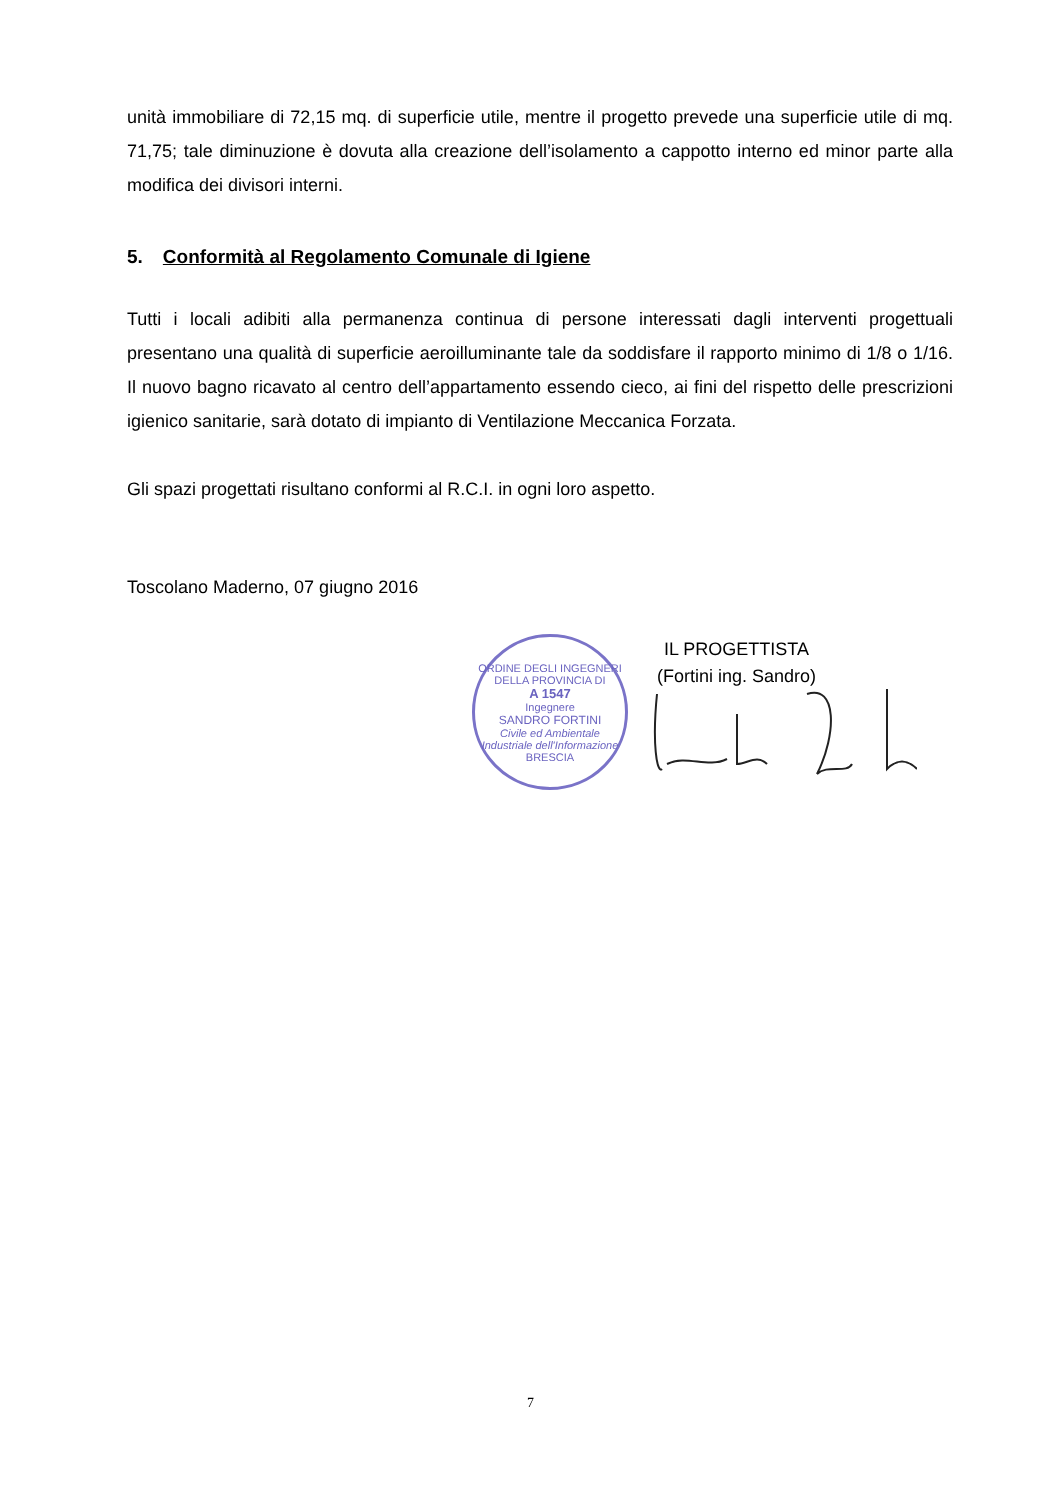unità immobiliare di 72,15 mq. di superficie utile, mentre il progetto prevede una superficie utile di mq. 71,75; tale diminuzione è dovuta alla creazione dell’isolamento a cappotto interno ed minor parte alla modifica dei divisori interni.
5. Conformità al Regolamento Comunale di Igiene
Tutti i locali adibiti alla permanenza continua di persone interessati dagli interventi progettuali presentano una qualità di superficie aeroilluminante tale da soddisfare il rapporto minimo di 1/8 o 1/16. Il nuovo bagno ricavato al centro dell’appartamento essendo cieco, ai fini del rispetto delle prescrizioni igienico sanitarie, sarà dotato di impianto di Ventilazione Meccanica Forzata.
Gli spazi progettati risultano conformi al R.C.I. in ogni loro aspetto.
Toscolano Maderno, 07 giugno 2016
ORDINE DEGLI INGEGNERI DELLA PROVINCIA DI
A 1547
Ingegnere
SANDRO FORTINI
Civile ed Ambientale Industriale dell'Informazione
BRESCIA
IL PROGETTISTA
(Fortini ing. Sandro)
7